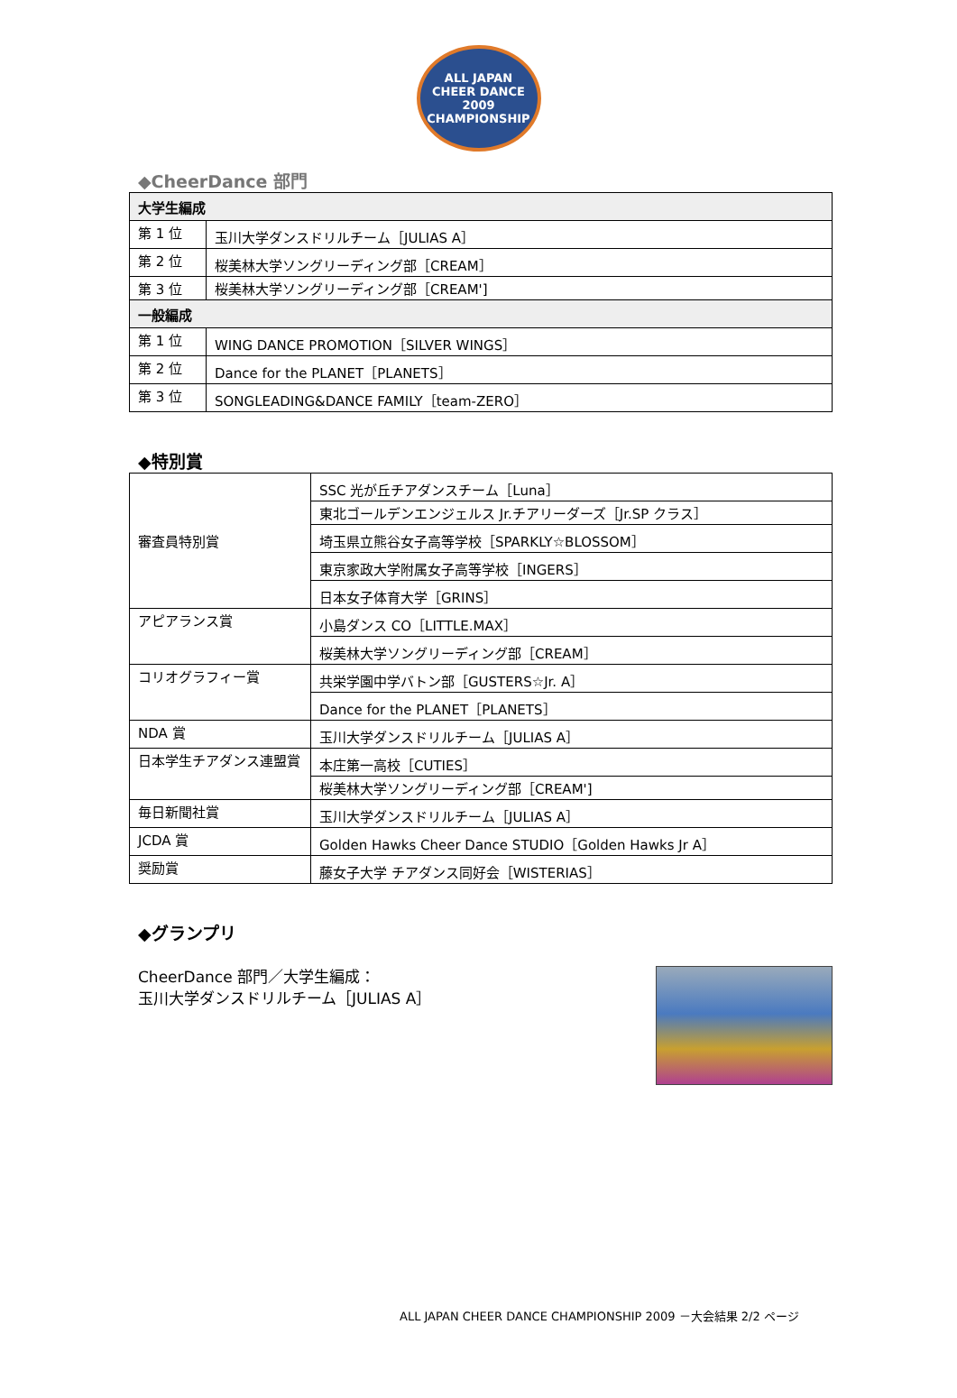ALL JAPAN
CHEER DANCE
2009
CHAMPIONSHIP
◆CheerDance 部門
| 大学生編成 | |
| 第 1 位 | 玉川大学ダンスドリルチーム［JULIAS A］ |
| 第 2 位 | 桜美林大学ソングリーディング部［CREAM］ |
| 第 3 位 | 桜美林大学ソングリーディング部［CREAM'] |
| 一般編成 | |
| 第 1 位 | WING DANCE PROMOTION［SILVER WINGS］ |
| 第 2 位 | Dance for the PLANET［PLANETS］ |
| 第 3 位 | SONGLEADING&DANCE FAMILY［team-ZERO］ |
◆特別賞
| 審査員特別賞 | SSC 光が丘チアダンスチーム［Luna］ |
| | 東北ゴールデンエンジェルス Jr.チアリーダーズ［Jr.SP クラス］ |
| | 埼玉県立熊谷女子高等学校［SPARKLY☆BLOSSOM］ |
| | 東京家政大学附属女子高等学校［INGERS］ |
| | 日本女子体育大学［GRINS］ |
| アピアランス賞 | 小島ダンス CO［LITTLE.MAX］ |
| | 桜美林大学ソングリーディング部［CREAM］ |
| コリオグラフィー賞 | 共栄学園中学バトン部［GUSTERS☆Jr. A］ |
| | Dance for the PLANET［PLANETS］ |
| NDA 賞 | 玉川大学ダンスドリルチーム［JULIAS A］ |
| 日本学生チアダンス連盟賞 | 本庄第一高校［CUTIES］ |
| | 桜美林大学ソングリーディング部［CREAM'] |
| 毎日新聞社賞 | 玉川大学ダンスドリルチーム［JULIAS A］ |
| JCDA 賞 | Golden Hawks Cheer Dance STUDIO［Golden Hawks Jr A］ |
| 奨励賞 | 藤女子大学 チアダンス同好会［WISTERIAS］ |
◆グランプリ
CheerDance 部門／大学生編成：
玉川大学ダンスドリルチーム［JULIAS A］
ALL JAPAN CHEER DANCE CHAMPIONSHIP 2009 －大会結果 2/2 ページ